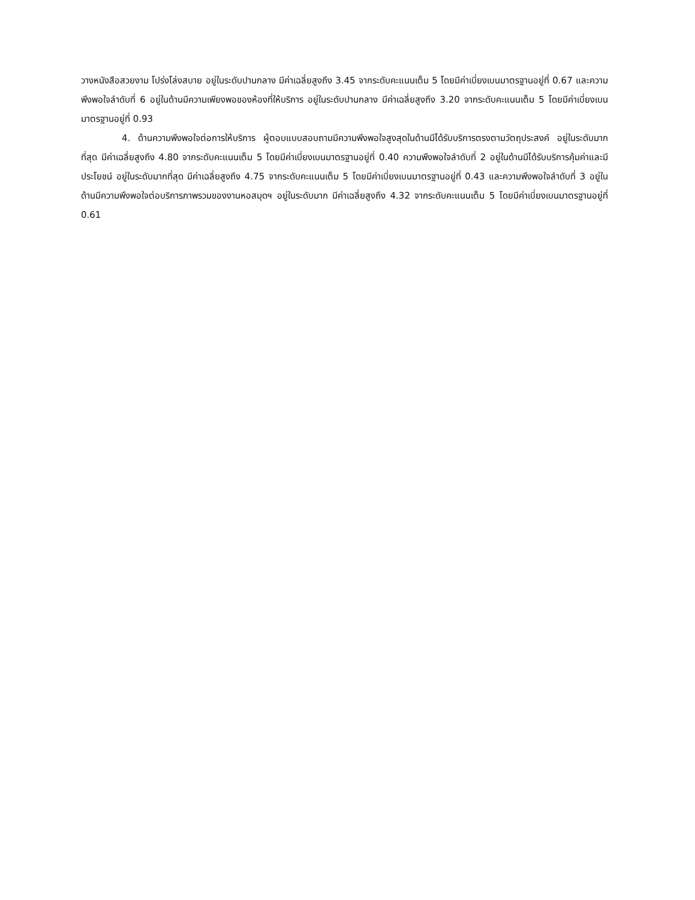วางหนังสือสวยงาม โปร่งโล่งสบาย อยู่ในระดับปานกลาง มีค่าเฉลี่ยสูงถึง 3.45 จากระดับคะแนนเต็ม 5 โดยมีค่าเบี่ยงเบนมาตรฐานอยู่ที่ 0.67 และความพึงพอใจลำดับที่ 6 อยู่ในด้านมีความเพียงพอของห้องที่ให้บริการ อยู่ในระดับปานกลาง มีค่าเฉลี่ยสูงถึง 3.20 จากระดับคะแนนเต็ม 5 โดยมีค่าเบี่ยงเบนมาตรฐานอยู่ที่ 0.93
4. ด้านความพึงพอใจต่อการให้บริการ ผู้ตอบแบบสอบถามมีความพึงพอใจสูงสุดในด้านมีได้รับบริการตรงตามวัตถุประสงค์ อยู่ในระดับมากที่สุด มีค่าเฉลี่ยสูงถึง 4.80 จากระดับคะแนนเต็ม 5 โดยมีค่าเบี่ยงเบนมาตรฐานอยู่ที่ 0.40 ความพึงพอใจลำดับที่ 2 อยู่ในด้านมีได้รับบริการคุ้มค่าและมีประโยชน์ อยู่ในระดับมากที่สุด มีค่าเฉลี่ยสูงถึง 4.75 จากระดับคะแนนเต็ม 5 โดยมีค่าเบี่ยงเบนมาตรฐานอยู่ที่ 0.43 และความพึงพอใจลำดับที่ 3 อยู่ในด้านมีความพึงพอใจต่อบริการภาพรวมของงานหอสมุดฯ อยู่ในระดับมาก มีค่าเฉลี่ยสูงถึง 4.32 จากระดับคะแนนเต็ม 5 โดยมีค่าเบี่ยงเบนมาตรฐานอยู่ที่ 0.61